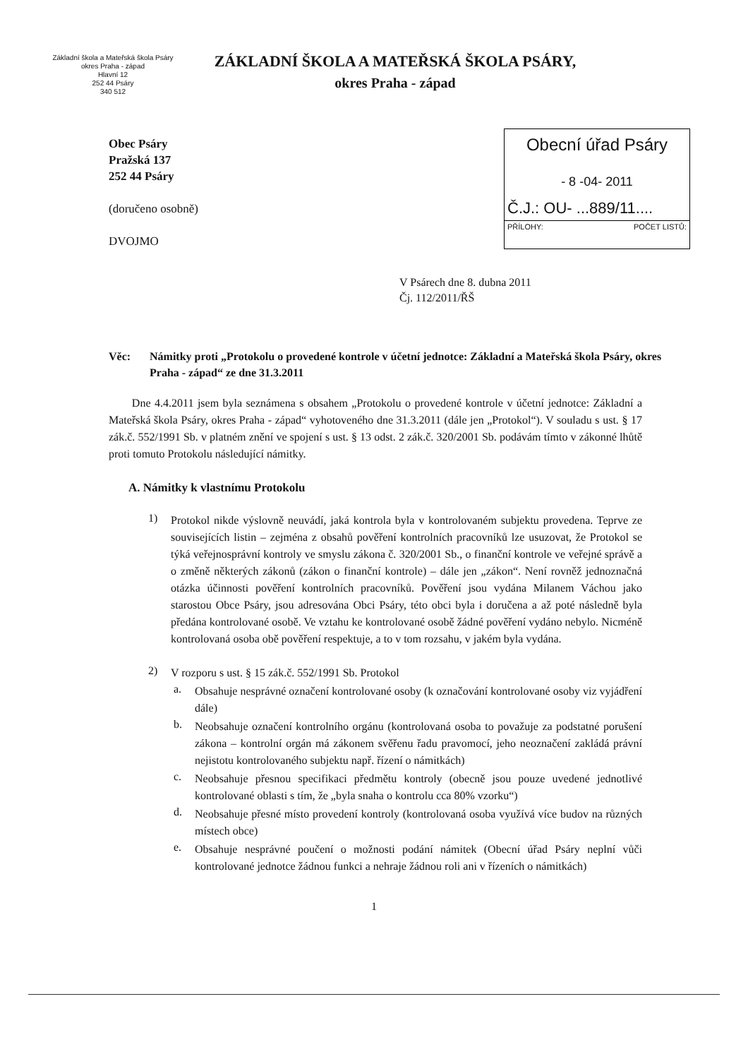Základní škola a Mateřská škola Psáry
okres Praha - západ
Hlavní 12
252 44 Psáry
340 512
ZÁKLADNÍ ŠKOLA A MATEŘSKÁ ŠKOLA PSÁRY,
okres Praha - západ
Obec Psáry
Pražská 137
252 44 Psáry
(doručeno osobně)
DVOJMO
Obecní úřad Psáry
- 8 -04- 2011
Č.J.: OU- ...889/11....
PŘÍLOHY: POČET LISTŮ:
V Psárech dne 8. dubna 2011
Čj. 112/2011/ŘŠ
Věc: Námitky proti „Protokolu o provedené kontrole v účetní jednotce: Základní a Mateřská škola Psáry, okres Praha - západ“ ze dne 31.3.2011
Dne 4.4.2011 jsem byla seznámena s obsahem „Protokolu o provedené kontrole v účetní jednotce: Základní a Mateřská škola Psáry, okres Praha - západ“ vyhotoveného dne 31.3.2011 (dále jen „Protokol“). V souladu s ust. § 17 zák.č. 552/1991 Sb. v platném znění ve spojení s ust. § 13 odst. 2 zák.č. 320/2001 Sb. podávám tímto v zákonné lhůtě proti tomuto Protokolu následující námitky.
A. Námitky k vlastnímu Protokolu
1)
Protokol nikde výslovně neuvádí, jaká kontrola byla v kontrolovaném subjektu provedena. Teprve ze souvisejících listin – zejména z obsahů pověření kontrolních pracovníků lze usuzovat, že Protokol se týká veřejnosprávní kontroly ve smyslu zákona č. 320/2001 Sb., o finanční kontrole ve veřejné správě a o změně některých zákonů (zákon o finanční kontrole) – dále jen „zákon“. Není rovněž jednoznačná otázka účinnosti pověření kontrolních pracovníků. Pověření jsou vydána Milanem Váchou jako starostou Obce Psáry, jsou adresována Obci Psáry, této obci byla i doručena a až poté následně byla předána kontrolované osobě. Ve vztahu ke kontrolované osobě žádné pověření vydáno nebylo. Nicméně kontrolovaná osoba obě pověření respektuje, a to v tom rozsahu, v jakém byla vydána.
2)
V rozporu s ust. § 15 zák.č. 552/1991 Sb. Protokol
a.
Obsahuje nesprávné označení kontrolované osoby (k označování kontrolované osoby viz vyjádření dále)
b.
Neobsahuje označení kontrolního orgánu (kontrolovaná osoba to považuje za podstatné porušení zákona – kontrolní orgán má zákonem svěřenu řadu pravomocí, jeho neoznačení zakládá právní nejistotu kontrolovaného subjektu např. řízení o námitkách)
c.
Neobsahuje přesnou specifikaci předmětu kontroly (obecně jsou pouze uvedené jednotlivé kontrolované oblasti s tím, že „byla snaha o kontrolu cca 80% vzorku“)
d.
Neobsahuje přesné místo provedení kontroly (kontrolovaná osoba využívá více budov na různých místech obce)
e.
Obsahuje nesprávné poučení o možnosti podání námitek (Obecní úřad Psáry neplní vůči kontrolované jednotce žádnou funkci a nehraje žádnou roli ani v řízeních o námitkách)
1